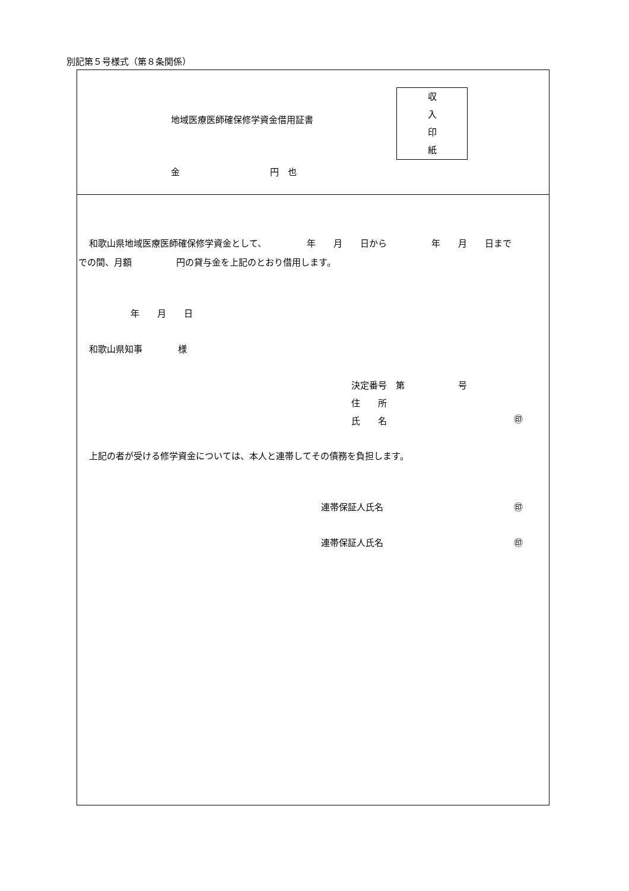別記第５号様式（第８条関係）
地域医療医師確保修学資金借用証書
収
入
印
紙
金 円　也
和歌山県地域医療医師確保修学資金として、　　　　　年　　月　　日から　　　　　年　　月　　日まで
での間、月額　　　　　円の貸与金を上記のとおり借用します。
年　　月　　日
和歌山県知事　　　　様
決定番号　第　　　　　　号
住　　所
氏　　名
㊞
上記の者が受ける修学資金については、本人と連帯してその債務を負担します。
連帯保証人氏名 ㊞
連帯保証人氏名 ㊞